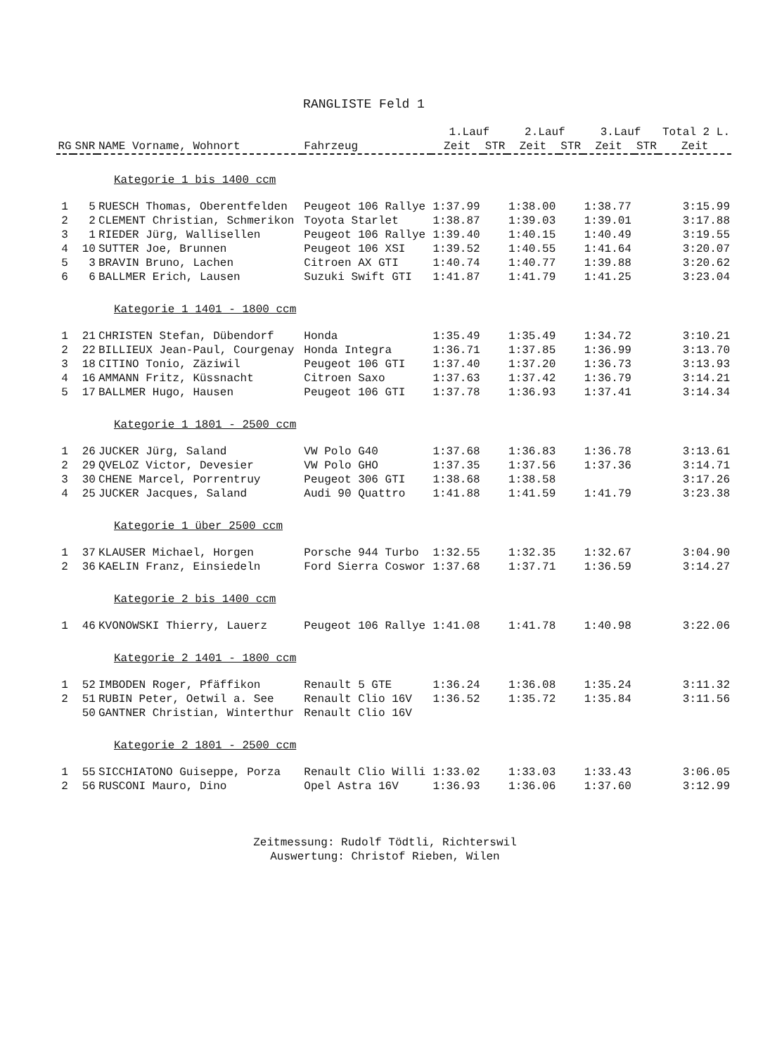RANGLISTE Feld 1
| | | | | 1.Lauf | | 2.Lauf | | 3.Lauf | | Total 2 L. |
| --- | --- | --- | --- | --- | --- | --- | --- | --- | --- | --- |
| RG | SNR | NAME Vorname, Wohnort | Fahrzeug | Zeit | STR | Zeit | STR | Zeit | STR | Zeit |
| Kategorie 1 bis 1400 ccm | | | | | | | | | | |
| 1 | 5 | RUESCH Thomas, Oberentfelden | Peugeot 106 Rallye | 1:37.99 | | 1:38.00 | | 1:38.77 | | 3:15.99 |
| 2 | 2 | CLEMENT Christian, Schmerikon | Toyota Starlet | 1:38.87 | | 1:39.03 | | 1:39.01 | | 3:17.88 |
| 3 | 1 | RIEDER Jürg, Wallisellen | Peugeot 106 Rallye | 1:39.40 | | 1:40.15 | | 1:40.49 | | 3:19.55 |
| 4 | 10 | SUTTER Joe, Brunnen | Peugeot 106 XSI | 1:39.52 | | 1:40.55 | | 1:41.64 | | 3:20.07 |
| 5 | 3 | BRAVIN Bruno, Lachen | Citroen AX GTI | 1:40.74 | | 1:40.77 | | 1:39.88 | | 3:20.62 |
| 6 | 6 | BALLMER Erich, Lausen | Suzuki Swift GTI | 1:41.87 | | 1:41.79 | | 1:41.25 | | 3:23.04 |
| Kategorie 1 1401 - 1800 ccm | | | | | | | | | | |
| 1 | 21 | CHRISTEN Stefan, Dübendorf | Honda | 1:35.49 | | 1:35.49 | | 1:34.72 | | 3:10.21 |
| 2 | 22 | BILLIEUX Jean-Paul, Courgenay | Honda Integra | 1:36.71 | | 1:37.85 | | 1:36.99 | | 3:13.70 |
| 3 | 18 | CITINO Tonio, Zäziwil | Peugeot 106 GTI | 1:37.40 | | 1:37.20 | | 1:36.73 | | 3:13.93 |
| 4 | 16 | AMMANN Fritz, Küssnacht | Citroen Saxo | 1:37.63 | | 1:37.42 | | 1:36.79 | | 3:14.21 |
| 5 | 17 | BALLMER Hugo, Hausen | Peugeot 106 GTI | 1:37.78 | | 1:36.93 | | 1:37.41 | | 3:14.34 |
| Kategorie 1 1801 - 2500 ccm | | | | | | | | | | |
| 1 | 26 | JUCKER Jürg, Saland | VW Polo G40 | 1:37.68 | | 1:36.83 | | 1:36.78 | | 3:13.61 |
| 2 | 29 | QVELOZ Victor, Devesier | VW Polo GHO | 1:37.35 | | 1:37.56 | | 1:37.36 | | 3:14.71 |
| 3 | 30 | CHENE Marcel, Porrentruy | Peugeot 306 GTI | 1:38.68 | | 1:38.58 | | | | 3:17.26 |
| 4 | 25 | JUCKER Jacques, Saland | Audi 90 Quattro | 1:41.88 | | 1:41.59 | | 1:41.79 | | 3:23.38 |
| Kategorie 1 über 2500 ccm | | | | | | | | | | |
| 1 | 37 | KLAUSER Michael, Horgen | Porsche 944 Turbo | 1:32.55 | | 1:32.35 | | 1:32.67 | | 3:04.90 |
| 2 | 36 | KAELIN Franz, Einsiedeln | Ford Sierra Coswor | 1:37.68 | | 1:37.71 | | 1:36.59 | | 3:14.27 |
| Kategorie 2 bis 1400 ccm | | | | | | | | | | |
| 1 | 46 | KVONOWSKI Thierry, Lauerz | Peugeot 106 Rallye | 1:41.08 | | 1:41.78 | | 1:40.98 | | 3:22.06 |
| Kategorie 2 1401 - 1800 ccm | | | | | | | | | | |
| 1 | 52 | IMBODEN Roger, Pfäffikon | Renault 5 GTE | 1:36.24 | | 1:36.08 | | 1:35.24 | | 3:11.32 |
| 2 | 51 | RUBIN Peter, Oetwil a. See | Renault Clio 16V | 1:36.52 | | 1:35.72 | | 1:35.84 | | 3:11.56 |
| | 50 | GANTNER Christian, Winterthur | Renault Clio 16V | | | | | | | |
| Kategorie 2 1801 - 2500 ccm | | | | | | | | | | |
| 1 | 55 | SICCHIATONO Guiseppe, Porza | Renault Clio Willi | 1:33.02 | | 1:33.03 | | 1:33.43 | | 3:06.05 |
| 2 | 56 | RUSCONI Mauro, Dino | Opel Astra 16V | 1:36.93 | | 1:36.06 | | 1:37.60 | | 3:12.99 |
Zeitmessung: Rudolf Tödtli, Richterswil
Auswertung: Christof Rieben, Wilen